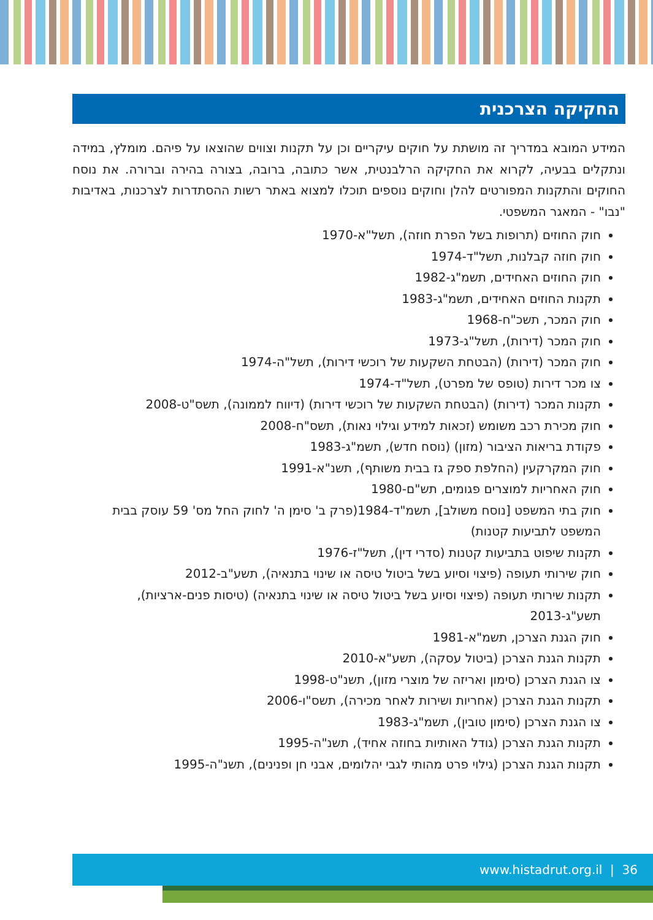החקיקה הצרכנית
המידע המובא במדריך זה מושתת על חוקים עיקריים וכן על תקנות וצווים שהוצאו על פיהם. מומלץ, במידה ונתקלים בבעיה, לקרוא את החקיקה הרלבנטית, אשר כתובה, ברובה, בצורה בהירה וברורה. את נוסח החוקים והתקנות המפורטים להלן וחוקים נוספים תוכלו למצוא באתר רשות ההסתדרות לצרכנות, באדיבות "נבו" - המאגר המשפטי.
חוק החוזים (תרופות בשל הפרת חוזה), תשל"א-1970
חוק חוזה קבלנות, תשל"ד-1974
חוק החוזים האחידים, תשמ"ג-1982
תקנות החוזים האחידים, תשמ"ג-1983
חוק המכר, תשכ"ח-1968
חוק המכר (דירות), תשל"ג-1973
חוק המכר (דירות) (הבטחת השקעות של רוכשי דירות), תשל"ה-1974
צו מכר דירות (טופס של מפרט), תשל"ד-1974
תקנות המכר (דירות) (הבטחת השקעות של רוכשי דירות) (דיווח לממונה), תשס"ט-2008
חוק מכירת רכב משומש (זכאות למידע וגילוי נאות), תשס"ח-2008
פקודת בריאות הציבור (מזון) (נוסח חדש), תשמ"ג-1983
חוק המקרקעין (החלפת ספק גז בבית משותף), תשנ"א-1991
חוק האחריות למוצרים פגומים, תש"ם-1980
חוק בתי המשפט [נוסח משולב], תשמ"ד-1984(פרק ב' סימן ה' לחוק החל מס' 59 עוסק בבית המשפט לתביעות קטנות)
תקנות שיפוט בתביעות קטנות (סדרי דין), תשל"ז-1976
חוק שירותי תעופה (פיצוי וסיוע בשל ביטול טיסה או שינוי בתנאיה), תשע"ב-2012
תקנות שירותי תעופה (פיצוי וסיוע בשל ביטול טיסה או שינוי בתנאיה) (טיסות פנים-ארציות), תשע"ג-2013
חוק הגנת הצרכן, תשמ"א-1981
תקנות הגנת הצרכן (ביטול עסקה), תשע"א-2010
צו הגנת הצרכן (סימון ואריזה של מוצרי מזון), תשנ"ט-1998
תקנות הגנת הצרכן (אחריות ושירות לאחר מכירה), תשס"ו-2006
צו הגנת הצרכן (סימון טובין), תשמ"ג-1983
תקנות הגנת הצרכן (גודל האותיות בחוזה אחיד), תשנ"ה-1995
תקנות הגנת הצרכן (גילוי פרט מהותי לגבי יהלומים, אבני חן ופנינים), תשנ"ה-1995
www.histadrut.org.il | 36